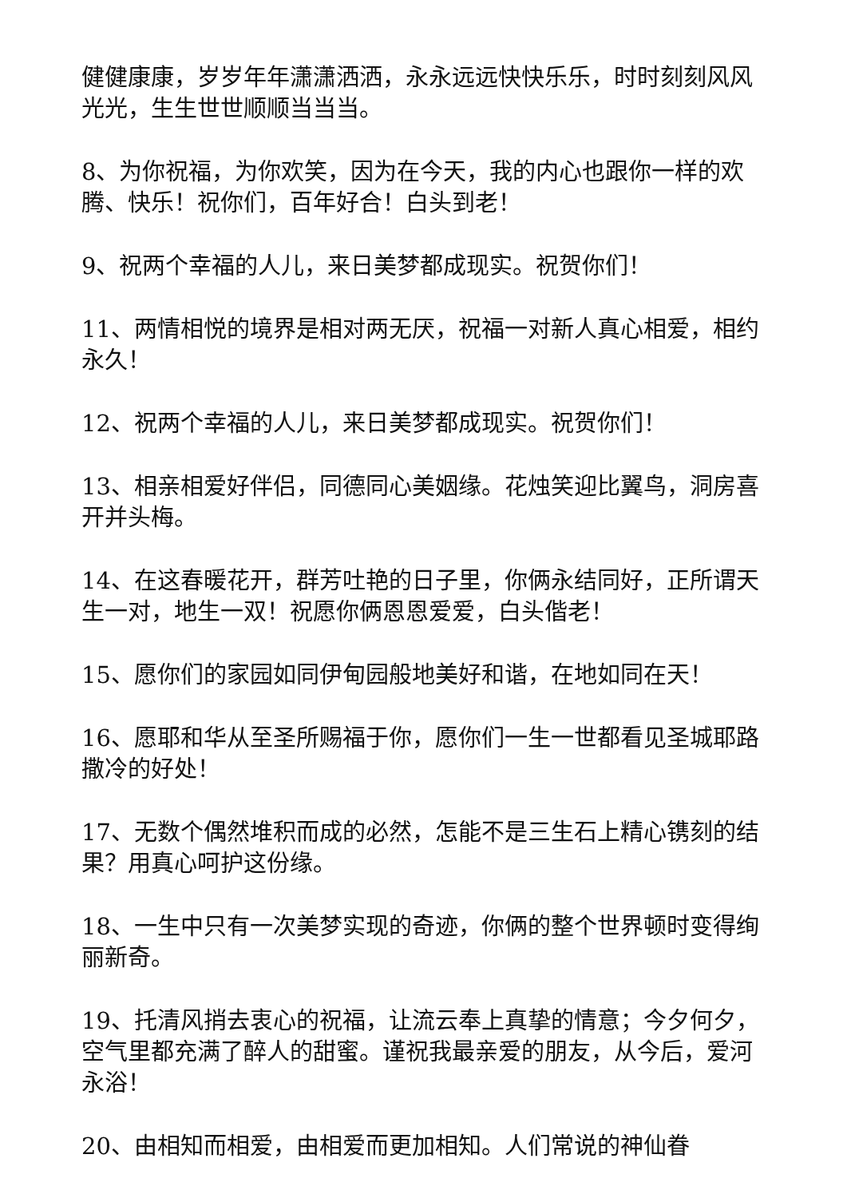健健康康，岁岁年年潇潇洒洒，永永远远快快乐乐，时时刻刻风风光光，生生世世顺顺当当当。
8、为你祝福，为你欢笑，因为在今天，我的内心也跟你一样的欢腾、快乐！祝你们，百年好合！白头到老！
9、祝两个幸福的人儿，来日美梦都成现实。祝贺你们！
11、两情相悦的境界是相对两无厌，祝福一对新人真心相爱，相约永久！
12、祝两个幸福的人儿，来日美梦都成现实。祝贺你们！
13、相亲相爱好伴侣，同德同心美姻缘。花烛笑迎比翼鸟，洞房喜开并头梅。
14、在这春暖花开，群芳吐艳的日子里，你俩永结同好，正所谓天生一对，地生一双！祝愿你俩恩恩爱爱，白头偕老！
15、愿你们的家园如同伊甸园般地美好和谐，在地如同在天！
16、愿耶和华从至圣所赐福于你，愿你们一生一世都看见圣城耶路撒冷的好处！
17、无数个偶然堆积而成的必然，怎能不是三生石上精心镌刻的结果？用真心呵护这份缘。
18、一生中只有一次美梦实现的奇迹，你俩的整个世界顿时变得绚丽新奇。
19、托清风捎去衷心的祝福，让流云奉上真挚的情意；今夕何夕，空气里都充满了醉人的甜蜜。谨祝我最亲爱的朋友，从今后，爱河永浴！
20、由相知而相爱，由相爱而更加相知。人们常说的神仙眷